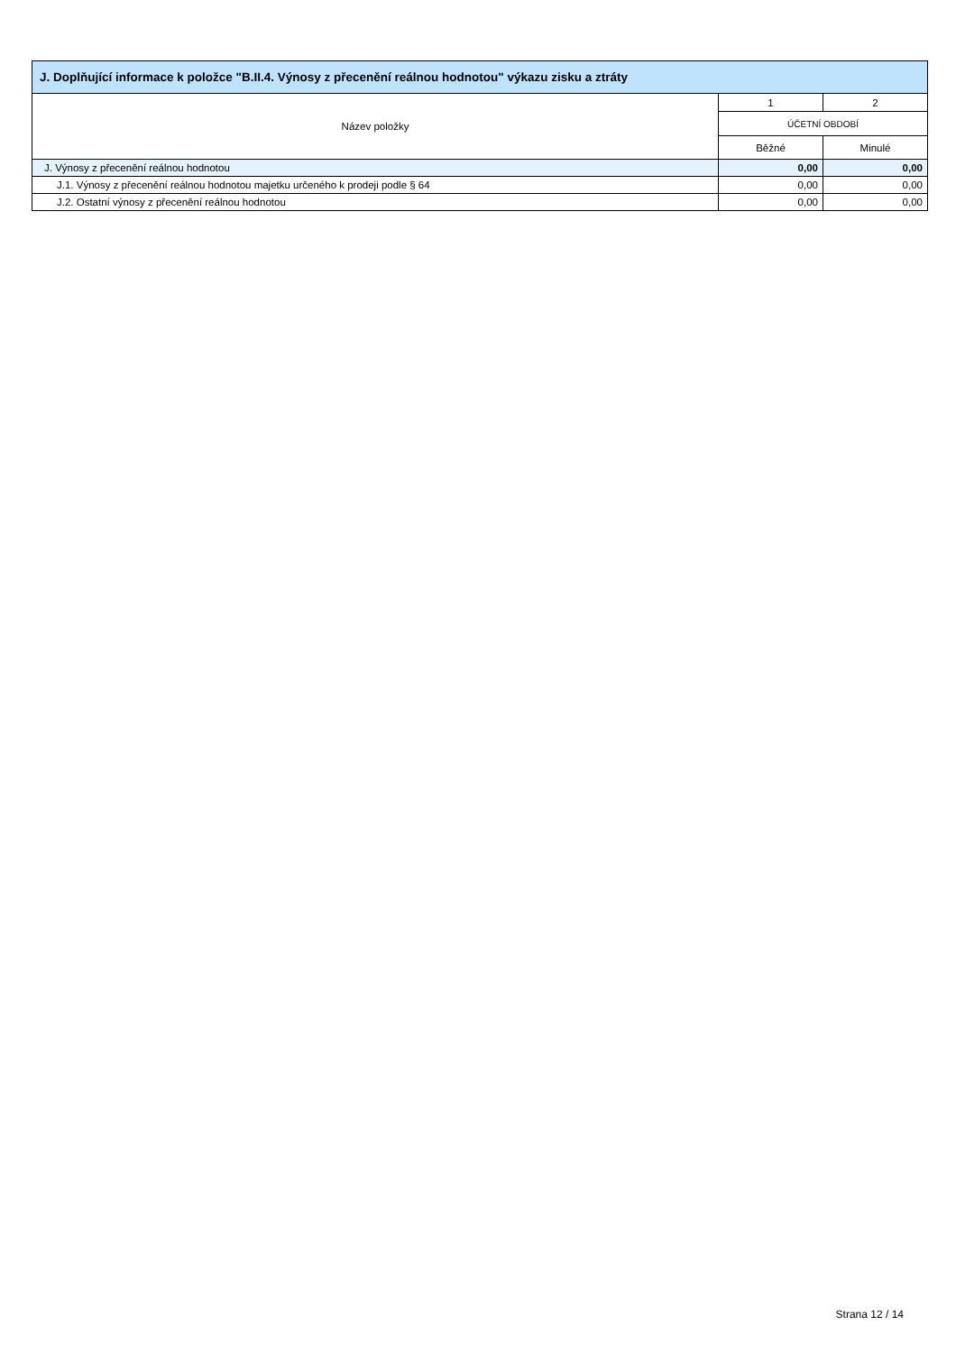| J. Doplňující informace k položce "B.II.4. Výnosy z přecenění reálnou hodnotou" výkazu zisku a ztráty | | |
| --- | --- | --- |
| Název položky | 1 | 2 |
| | ÚČETNÍ OBDOBÍ | |
| | Běžné | Minulé |
| J. Výnosy z přecenění reálnou hodnotou | 0,00 | 0,00 |
| J.1. Výnosy z přecenění reálnou hodnotou majetku určeného k prodeji podle § 64 | 0,00 | 0,00 |
| J.2. Ostatní výnosy z přecenění reálnou hodnotou | 0,00 | 0,00 |
Strana 12 / 14